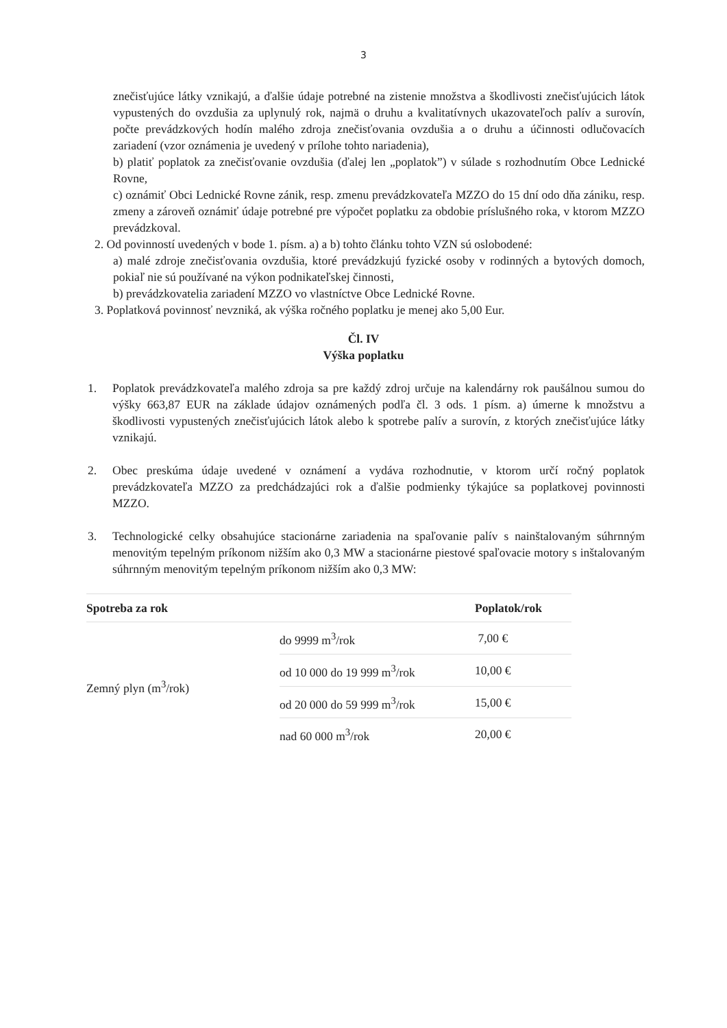3
znečisťujúce látky vznikajú, a ďalšie údaje potrebné na zistenie množstva a škodlivosti znečisťujúcich látok vypustených do ovzdušia za uplynulý rok, najmä o druhu a kvalitatívnych ukazovateľoch palív a surovín, počte prevádzkových hodín malého zdroja znečisťovania ovzdušia a o druhu a účinnosti odlučovacích zariadení (vzor oznámenia je uvedený v prílohe tohto nariadenia),
b) platiť poplatok za znečisťovanie ovzdušia (ďalej len „poplatok”) v súlade s rozhodnutím Obce Lednické Rovne,
c) oznámiť Obci Lednické Rovne zánik, resp. zmenu prevádzkovateľa MZZO do 15 dní odo dňa zániku, resp. zmeny a zároveň oznámiť údaje potrebné pre výpočet poplatku za obdobie príslušného roka, v ktorom MZZO prevádzkoval.
2. Od povinností uvedených v bode 1. písm. a) a b) tohto článku tohto VZN sú oslobodené:
a) malé zdroje znečisťovania ovzdušia, ktoré prevádzkujú fyzické osoby v rodinných a bytových domoch, pokiaľ nie sú používané na výkon podnikateľskej činnosti,
b) prevádzkovatelia zariadení MZZO vo vlastníctve Obce Lednické Rovne.
3. Poplatková povinnosť nevzniká, ak výška ročného poplatku je menej ako 5,00 Eur.
Čl. IV
Výška poplatku
1. Poplatok prevádzkovateľa malého zdroja sa pre každý zdroj určuje na kalendárny rok paušálnou sumou do výšky 663,87 EUR na základe údajov oznámených podľa čl. 3 ods. 1 písm. a) úmerne k množstvu a škodlivosti vypustených znečisťujúcich látok alebo k spotrebe palív a surovín, z ktorých znečisťujúce látky vznikajú.
2. Obec preskúma údaje uvedené v oznámení a vydáva rozhodnutie, v ktorom určí ročný poplatok prevádzkovateľa MZZO za predchádzajúci rok a ďalšie podmienky týkajúce sa poplatkovej povinnosti MZZO.
3. Technologické celky obsahujúce stacionárne zariadenia na spaľovanie palív s nainštalovaným súhrnným menovitým tepelným príkonom nižším ako 0,3 MW a stacionárne piestové spaľovacie motory s inštalovaným súhrnným menovitým tepelným príkonom nižším ako 0,3 MW:
| Spotreba za rok | | Poplatok/rok |
| --- | --- | --- |
| Zemný plyn (m<sup>3</sup>/rok) | do 9999 m<sup>3</sup>/rok | 7,00 € |
| | od 10 000 do 19 999 m<sup>3</sup>/rok | 10,00 € |
| | od 20 000 do 59 999 m<sup>3</sup>/rok | 15,00 € |
| | nad 60 000 m<sup>3</sup>/rok | 20,00 € |